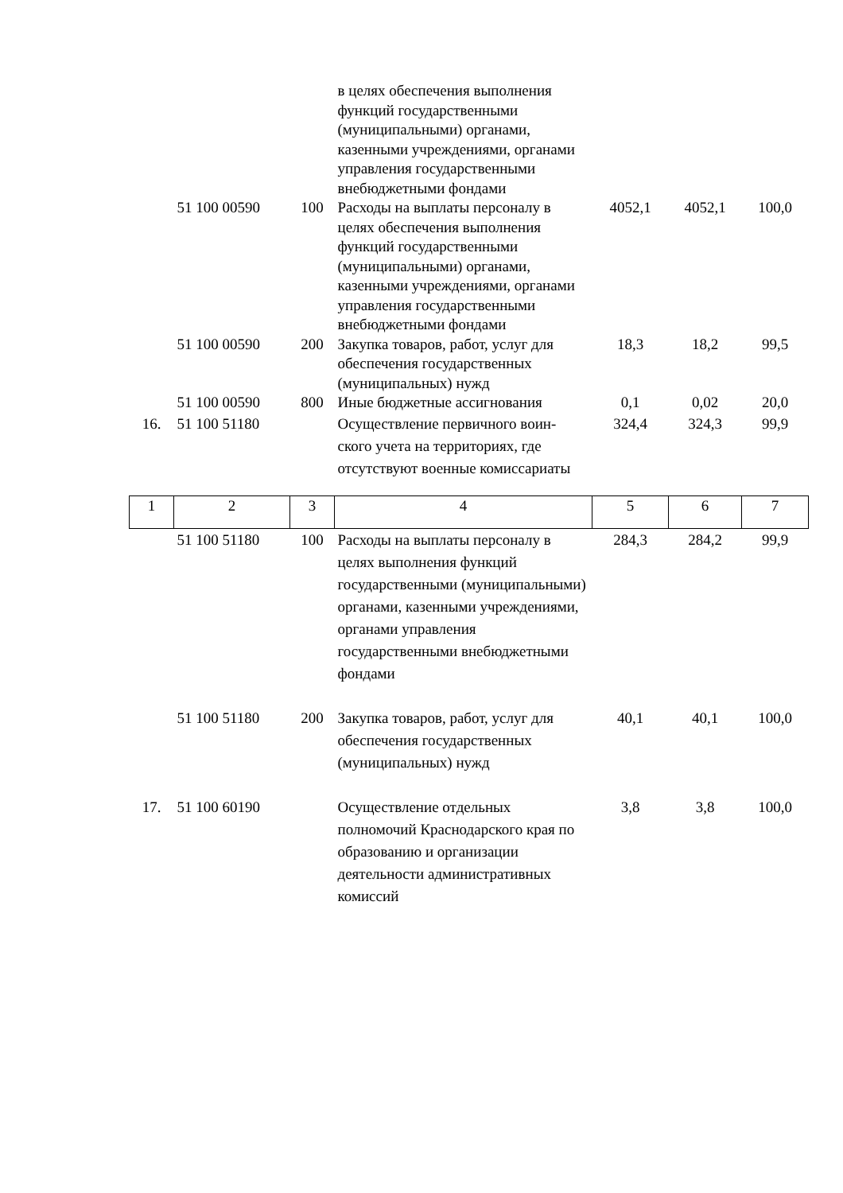| | | | в целях обеспечения выполнения функций государственными (муниципальными) органами, казенными учреждениями, органами управления государственными внебюджетными фондами | | | |
| | 51 100 00590 | 100 | Расходы на выплаты персоналу в целях обеспечения выполнения функций государственными (муниципальными) органами, казенными учреждениями, органами управления государственными внебюджетными фондами | 4052,1 | 4052,1 | 100,0 |
| | 51 100 00590 | 200 | Закупка товаров, работ, услуг для обеспечения государственных (муниципальных) нужд | 18,3 | 18,2 | 99,5 |
| | 51 100 00590 | 800 | Иные бюджетные ассигнования | 0,1 | 0,02 | 20,0 |
| 16. | 51 100 51180 | | Осуществление первичного воин-ского учета на территориях, где отсутствуют военные комиссариаты | 324,4 | 324,3 | 99,9 |
| 1 | 2 | 3 | 4 | 5 | 6 | 7 |
| | 51 100 51180 | 100 | Расходы на выплаты персоналу в целях выполнения функций государственными (муниципальными) органами, казенными учреждениями, органами управления государственными внебюджетными фондами | 284,3 | 284,2 | 99,9 |
| | 51 100 51180 | 200 | Закупка товаров, работ, услуг для обеспечения государственных (муниципальных) нужд | 40,1 | 40,1 | 100,0 |
| 17. | 51 100 60190 | | Осуществление отдельных полномочий Краснодарского края по образованию и организации деятельности административных комиссий | 3,8 | 3,8 | 100,0 |